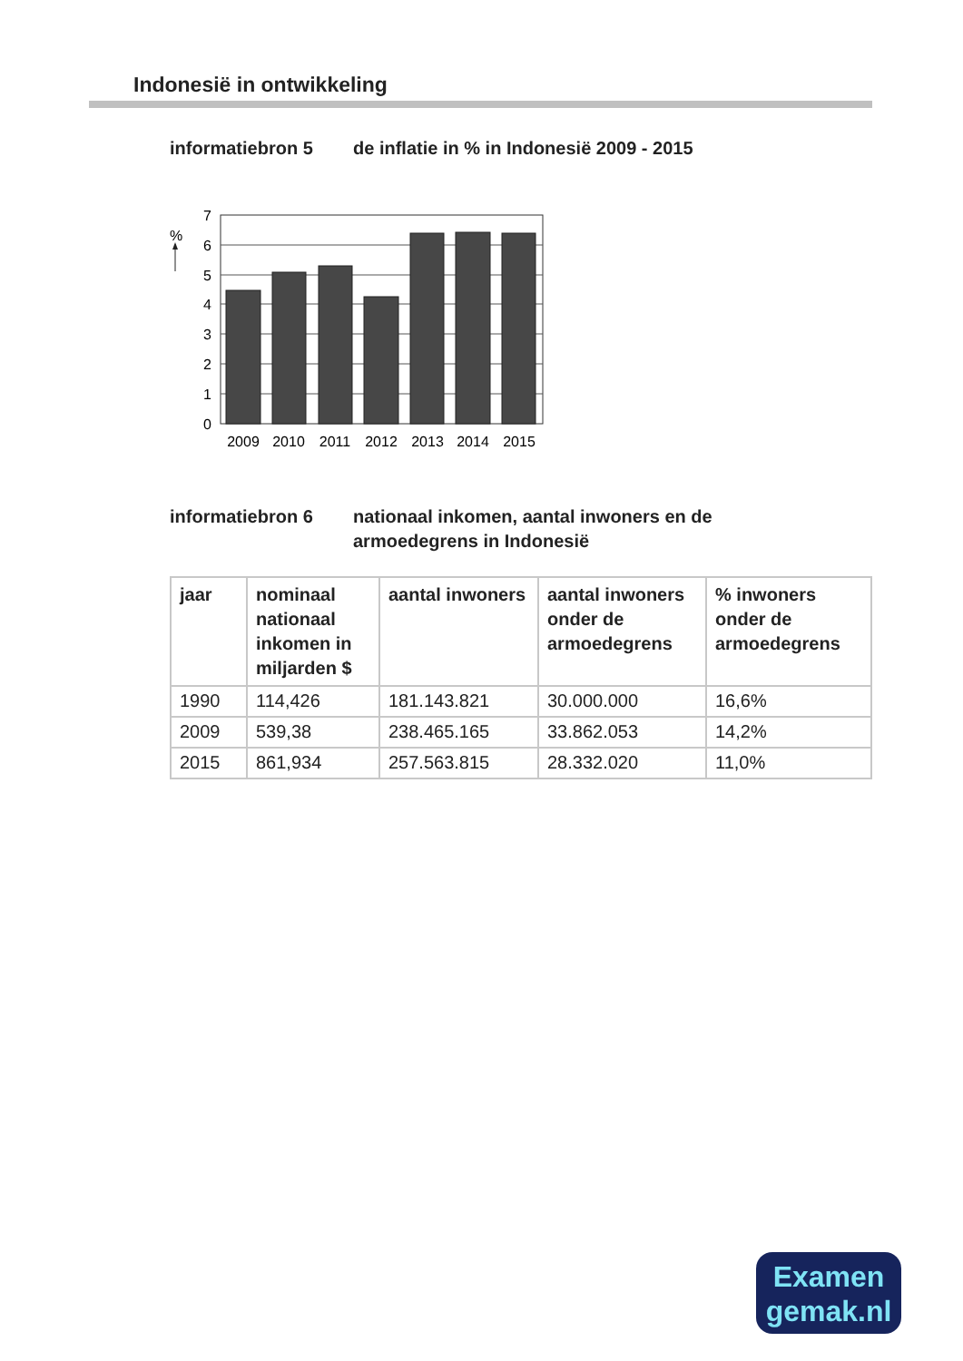Indonesië in ontwikkeling
informatiebron 5 de inflatie in % in Indonesië 2009 - 2015
%
7
6
5
4
3
2
1
0
2009
2010
2011
2012
2013
2014
2015
informatiebron 6 nationaal inkomen, aantal inwoners en de
armoedegrens in Indonesië
| jaar | nominaal nationaal inkomen in miljarden $ | aantal inwoners | aantal inwoners onder de armoedegrens | % inwoners onder de armoedegrens |
| --- | --- | --- | --- | --- |
| 1990 | 114,426 | 181.143.821 | 30.000.000 | 16,6% |
| 2009 | 539,38 | 238.465.165 | 33.862.053 | 14,2% |
| 2015 | 861,934 | 257.563.815 | 28.332.020 | 11,0% |
Examen
gemak.nl